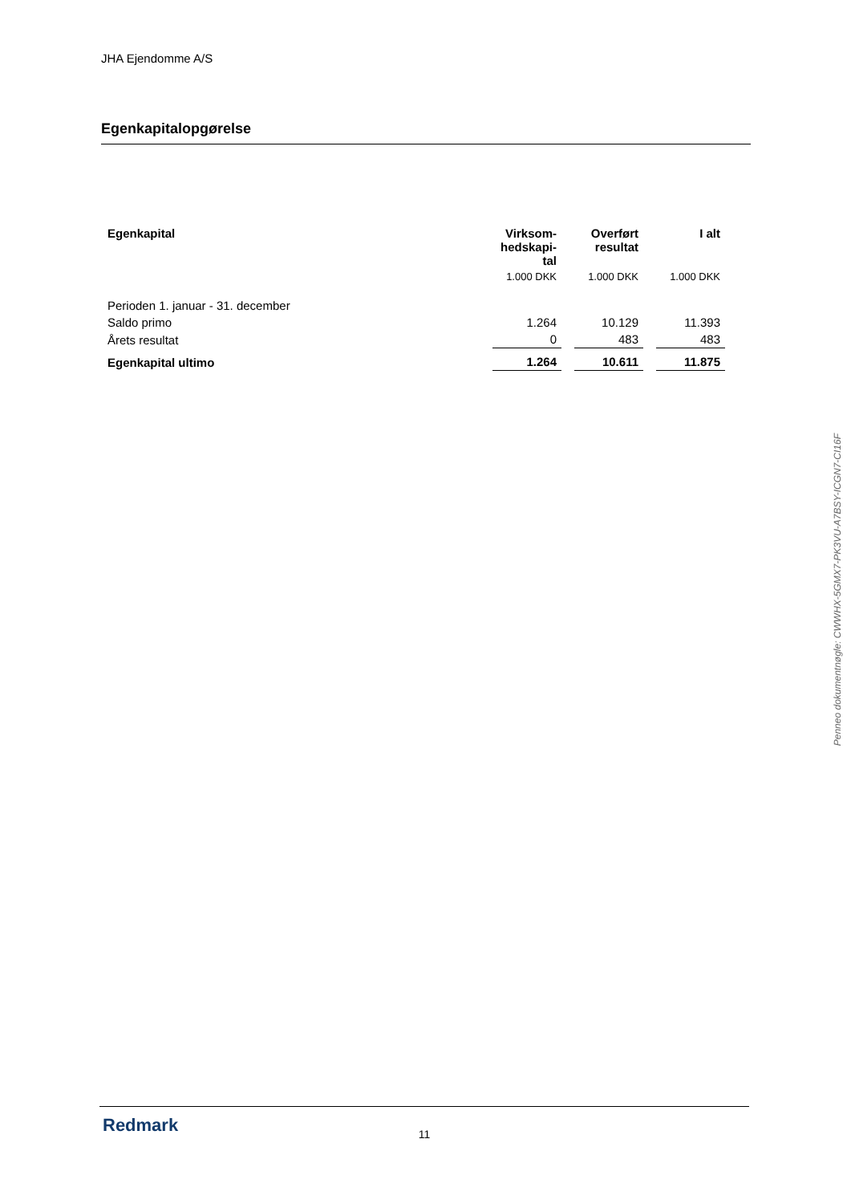JHA Ejendomme A/S
Egenkapitalopgørelse
| Egenkapital | Virksom- hedskapi- tal | Overført resultat | I alt |
| --- | --- | --- | --- |
| | 1.000 DKK | 1.000 DKK | 1.000 DKK |
| Perioden 1. januar - 31. december | | | |
| Saldo primo | 1.264 | 10.129 | 11.393 |
| Årets resultat | 0 | 483 | 483 |
| Egenkapital ultimo | 1.264 | 10.611 | 11.875 |
Penneo dokumentnøgle: CWWHX-5GMX7-PK3VU-A7BSY-ICGN7-CI16F
Redmark
11